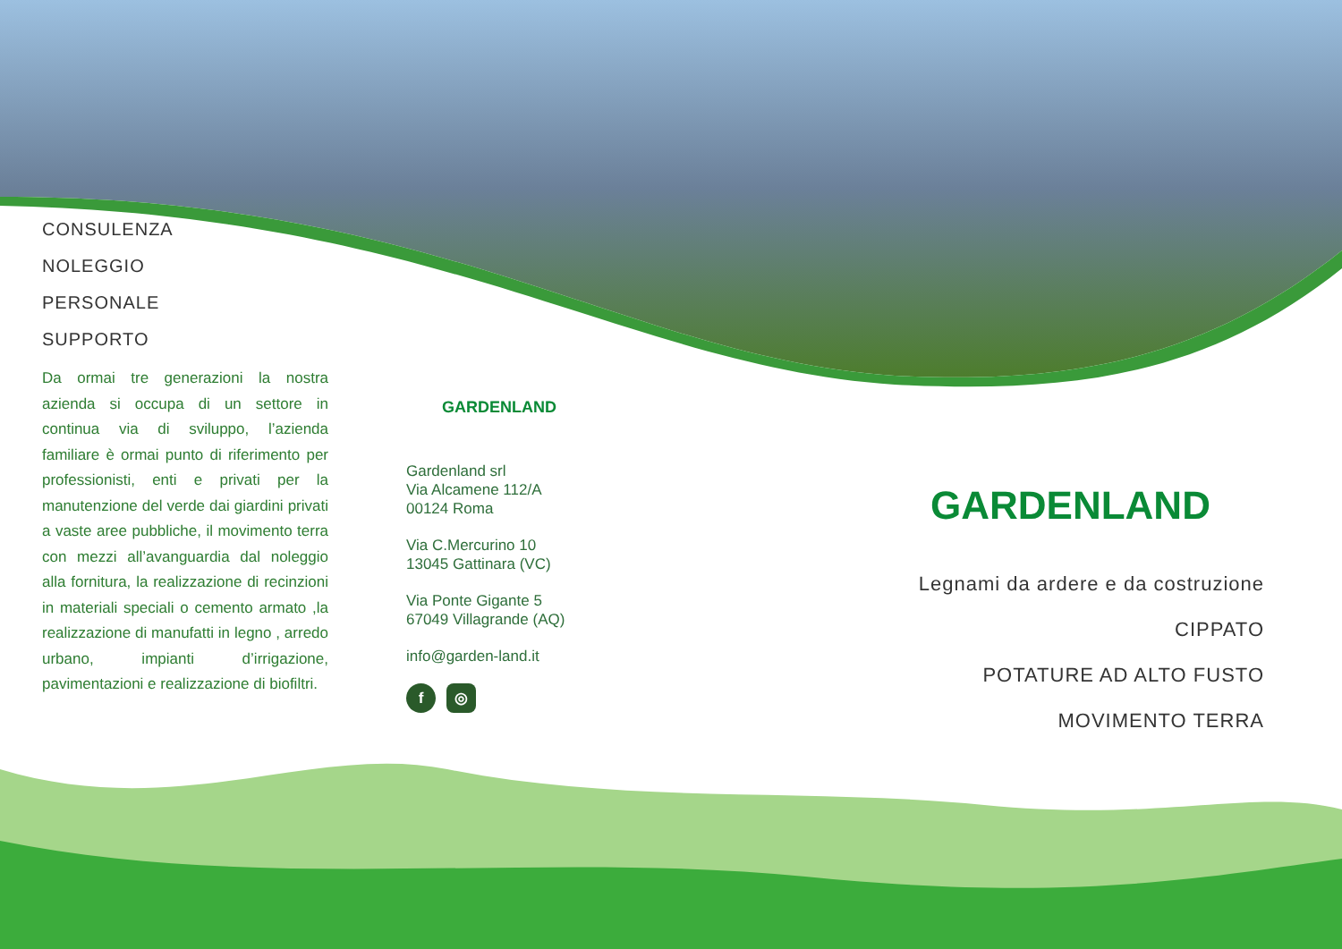CONSULENZA
NOLEGGIO
PERSONALE
SUPPORTO
Da ormai tre generazioni la nostra azienda si occupa di un settore in continua via di sviluppo, l’azienda familiare è ormai punto di riferimento per professionisti, enti e privati per la manutenzione del verde dai giardini privati a vaste aree pubbliche, il movimento terra con mezzi all’avanguardia dal noleggio alla fornitura, la realizzazione di recinzioni in materiali speciali o cemento armato ,la realizzazione di manufatti in legno , arredo urbano, impianti d’irrigazione, pavimentazioni e realizzazione di biofiltri.
GARDENLAND
Gardenland srl
Via Alcamene 112/A
00124 Roma
Via C.Mercurino 10
13045 Gattinara (VC)
Via Ponte Gigante 5
67049 Villagrande (AQ)
info@garden-land.it
f ◎
GARDENLAND
Legnami da ardere e da costruzione
CIPPATO
POTATURE AD ALTO FUSTO
MOVIMENTO TERRA